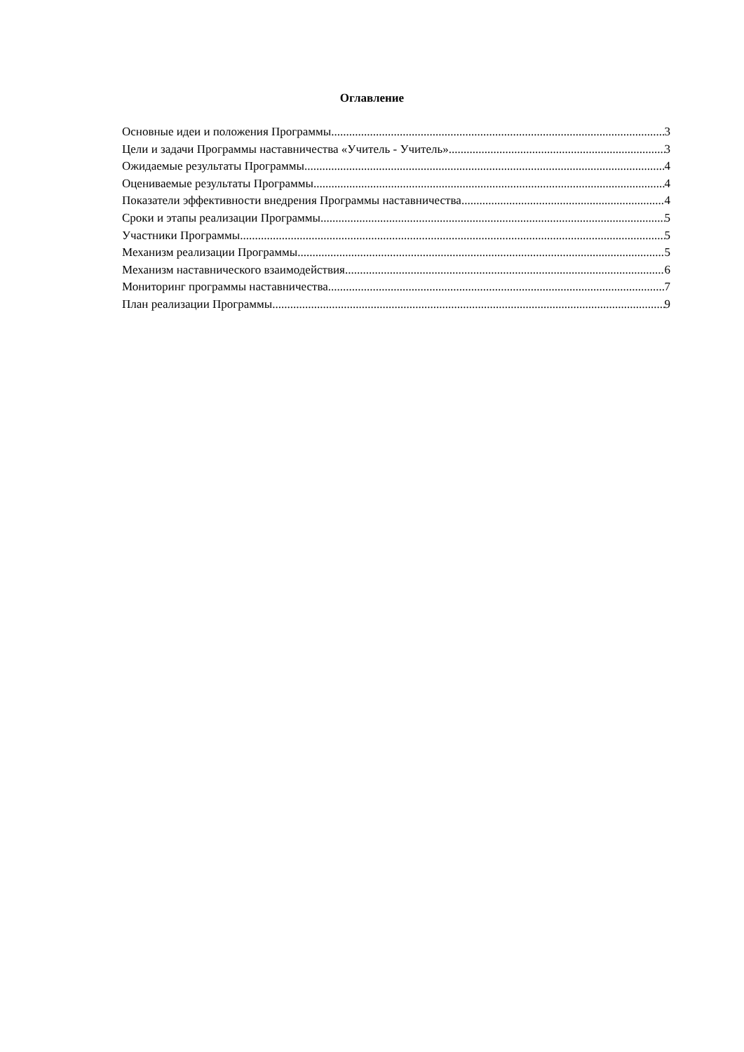Оглавление
Основные идеи и положения Программы 3
Цели и задачи Программы наставничества «Учитель - Учитель» 3
Ожидаемые результаты Программы 4
Оцениваемые результаты Программы 4
Показатели эффективности внедрения Программы наставничества 4
Сроки и этапы реализации Программы 5
Участники Программы 5
Механизм реализации Программы 5
Механизм наставнического взаимодействия 6
Мониторинг программы наставничества 7
План реализации Программы 9